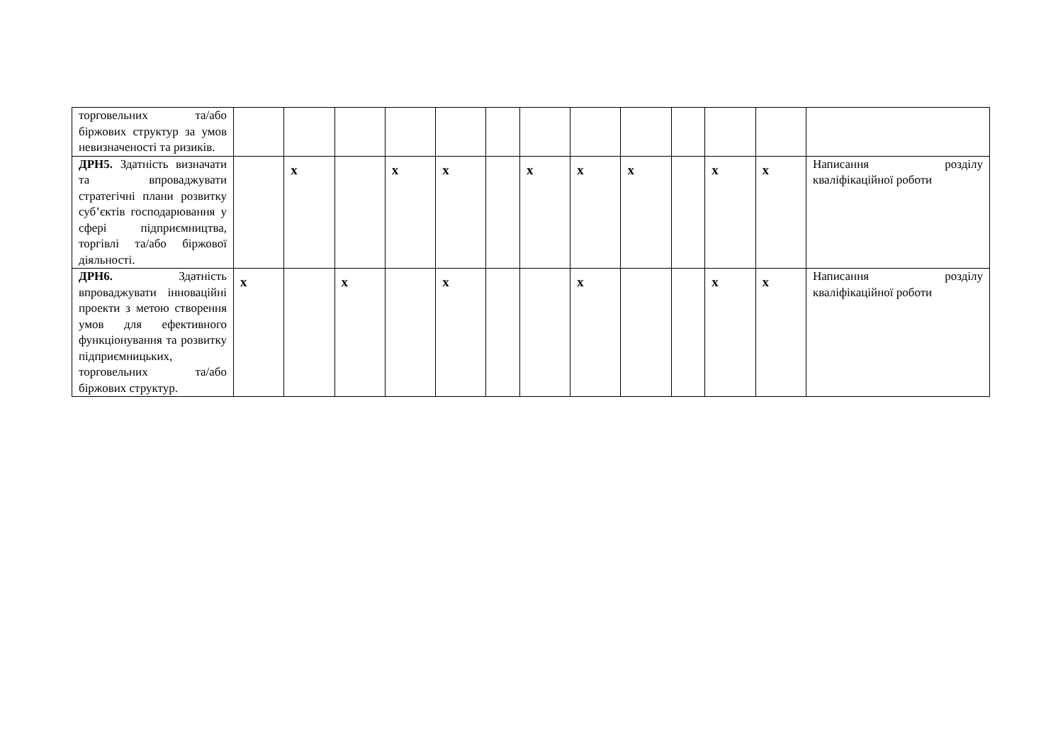| торговельних та/або біржових структур за умов невизначеності та ризиків. | | | | | | | | | | | | | |
| ДРН5. Здатність визначати та впроваджувати стратегічні плани розвитку суб’єктів господарювання у сфері підприємництва, торгівлі та/або біржової діяльності. | | x | | x | x | | x | x | x | | x | x | Написання розділу кваліфікаційної роботи |
| ДРН6. Здатність впроваджувати інноваційні проекти з метою створення умов для ефективного функціонування та розвитку підприємницьких, торговельних та/або біржових структур. | x | | x | | x | | | x | | | x | x | Написання розділу кваліфікаційної роботи |